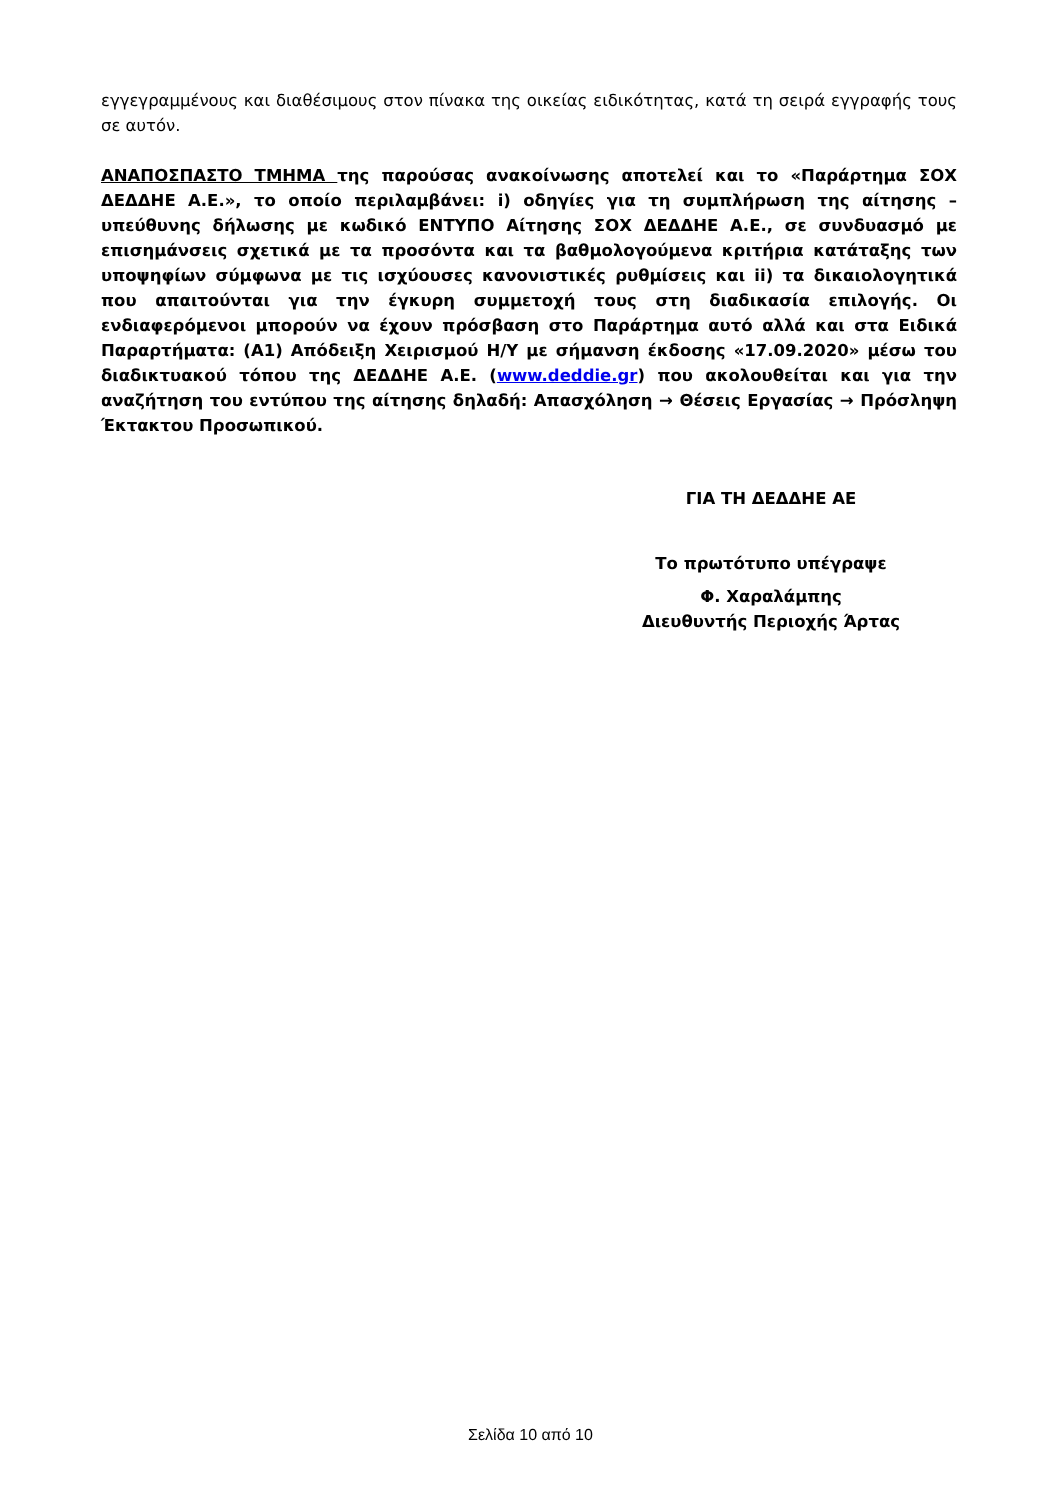εγγεγραμμένους και διαθέσιμους στον πίνακα της οικείας ειδικότητας, κατά τη σειρά εγγραφής τους σε αυτόν.
ΑΝΑΠΟΣΠΑΣΤΟ ΤΜΗΜΑ της παρούσας ανακοίνωσης αποτελεί και το «Παράρτημα ΣΟΧ ΔΕΔΔΗΕ Α.Ε.», το οποίο περιλαμβάνει: i) οδηγίες για τη συμπλήρωση της αίτησης – υπεύθυνης δήλωσης με κωδικό ΕΝΤΥΠΟ Αίτησης ΣΟΧ ΔΕΔΔΗΕ Α.Ε., σε συνδυασμό με επισημάνσεις σχετικά με τα προσόντα και τα βαθμολογούμενα κριτήρια κατάταξης των υποψηφίων σύμφωνα με τις ισχύουσες κανονιστικές ρυθμίσεις και ii) τα δικαιολογητικά που απαιτούνται για την έγκυρη συμμετοχή τους στη διαδικασία επιλογής. Οι ενδιαφερόμενοι μπορούν να έχουν πρόσβαση στο Παράρτημα αυτό αλλά και στα Ειδικά Παραρτήματα: (Α1) Απόδειξη Χειρισμού Η/Υ με σήμανση έκδοσης «17.09.2020» μέσω του διαδικτυακού τόπου της ΔΕΔΔΗΕ Α.Ε. (www.deddie.gr) που ακολουθείται και για την αναζήτηση του εντύπου της αίτησης δηλαδή: Απασχόληση → Θέσεις Εργασίας → Πρόσληψη Έκτακτου Προσωπικού.
ΓΙΑ ΤΗ ΔΕΔΔΗΕ ΑΕ
Το πρωτότυπο υπέγραψε
Φ. Χαραλάμπης
Διευθυντής Περιοχής Άρτας
Σελίδα 10 από 10